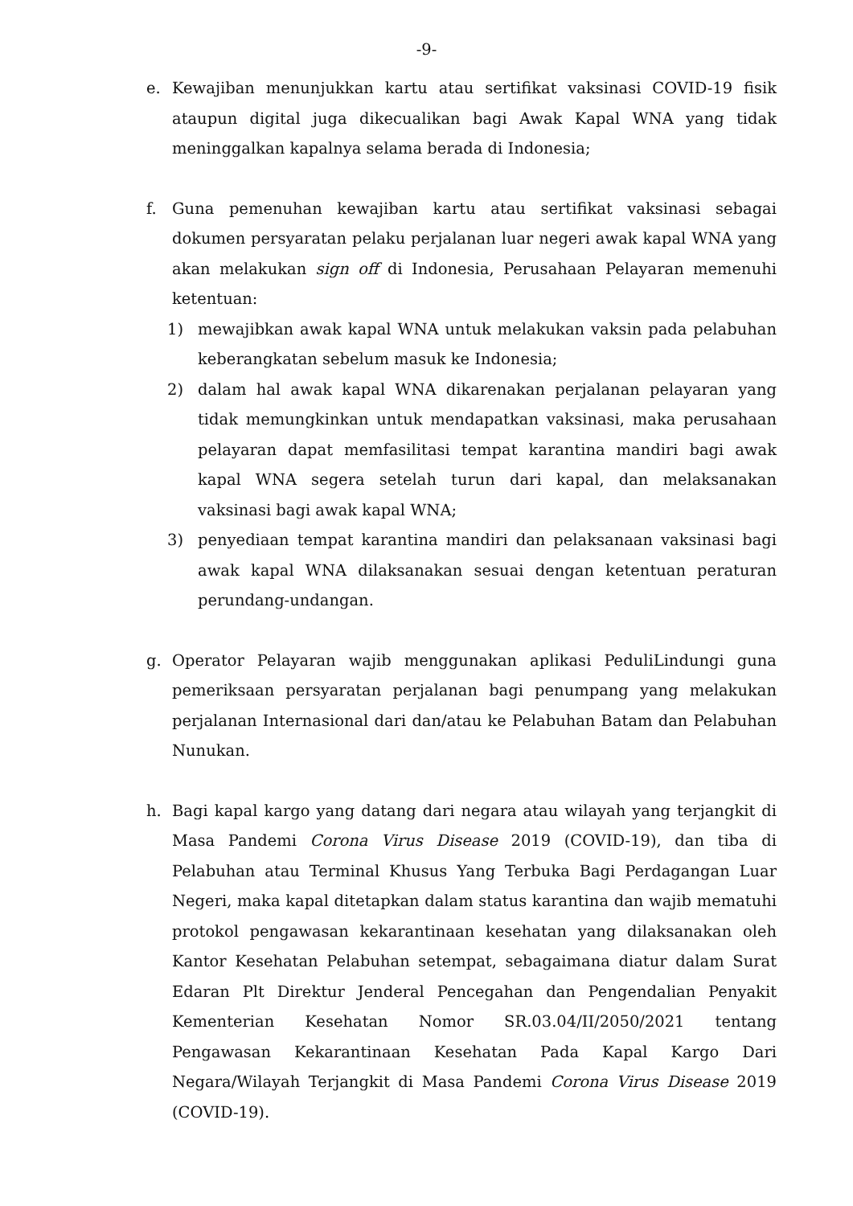-9-
e. Kewajiban menunjukkan kartu atau sertifikat vaksinasi COVID-19 fisik ataupun digital juga dikecualikan bagi Awak Kapal WNA yang tidak meninggalkan kapalnya selama berada di Indonesia;
f. Guna pemenuhan kewajiban kartu atau sertifikat vaksinasi sebagai dokumen persyaratan pelaku perjalanan luar negeri awak kapal WNA yang akan melakukan sign off di Indonesia, Perusahaan Pelayaran memenuhi ketentuan:
1) mewajibkan awak kapal WNA untuk melakukan vaksin pada pelabuhan keberangkatan sebelum masuk ke Indonesia;
2) dalam hal awak kapal WNA dikarenakan perjalanan pelayaran yang tidak memungkinkan untuk mendapatkan vaksinasi, maka perusahaan pelayaran dapat memfasilitasi tempat karantina mandiri bagi awak kapal WNA segera setelah turun dari kapal, dan melaksanakan vaksinasi bagi awak kapal WNA;
3) penyediaan tempat karantina mandiri dan pelaksanaan vaksinasi bagi awak kapal WNA dilaksanakan sesuai dengan ketentuan peraturan perundang-undangan.
g. Operator Pelayaran wajib menggunakan aplikasi PeduliLindungi guna pemeriksaan persyaratan perjalanan bagi penumpang yang melakukan perjalanan Internasional dari dan/atau ke Pelabuhan Batam dan Pelabuhan Nunukan.
h. Bagi kapal kargo yang datang dari negara atau wilayah yang terjangkit di Masa Pandemi Corona Virus Disease 2019 (COVID-19), dan tiba di Pelabuhan atau Terminal Khusus Yang Terbuka Bagi Perdagangan Luar Negeri, maka kapal ditetapkan dalam status karantina dan wajib mematuhi protokol pengawasan kekarantinaan kesehatan yang dilaksanakan oleh Kantor Kesehatan Pelabuhan setempat, sebagaimana diatur dalam Surat Edaran Plt Direktur Jenderal Pencegahan dan Pengendalian Penyakit Kementerian Kesehatan Nomor SR.03.04/II/2050/2021 tentang Pengawasan Kekarantinaan Kesehatan Pada Kapal Kargo Dari Negara/Wilayah Terjangkit di Masa Pandemi Corona Virus Disease 2019 (COVID-19).